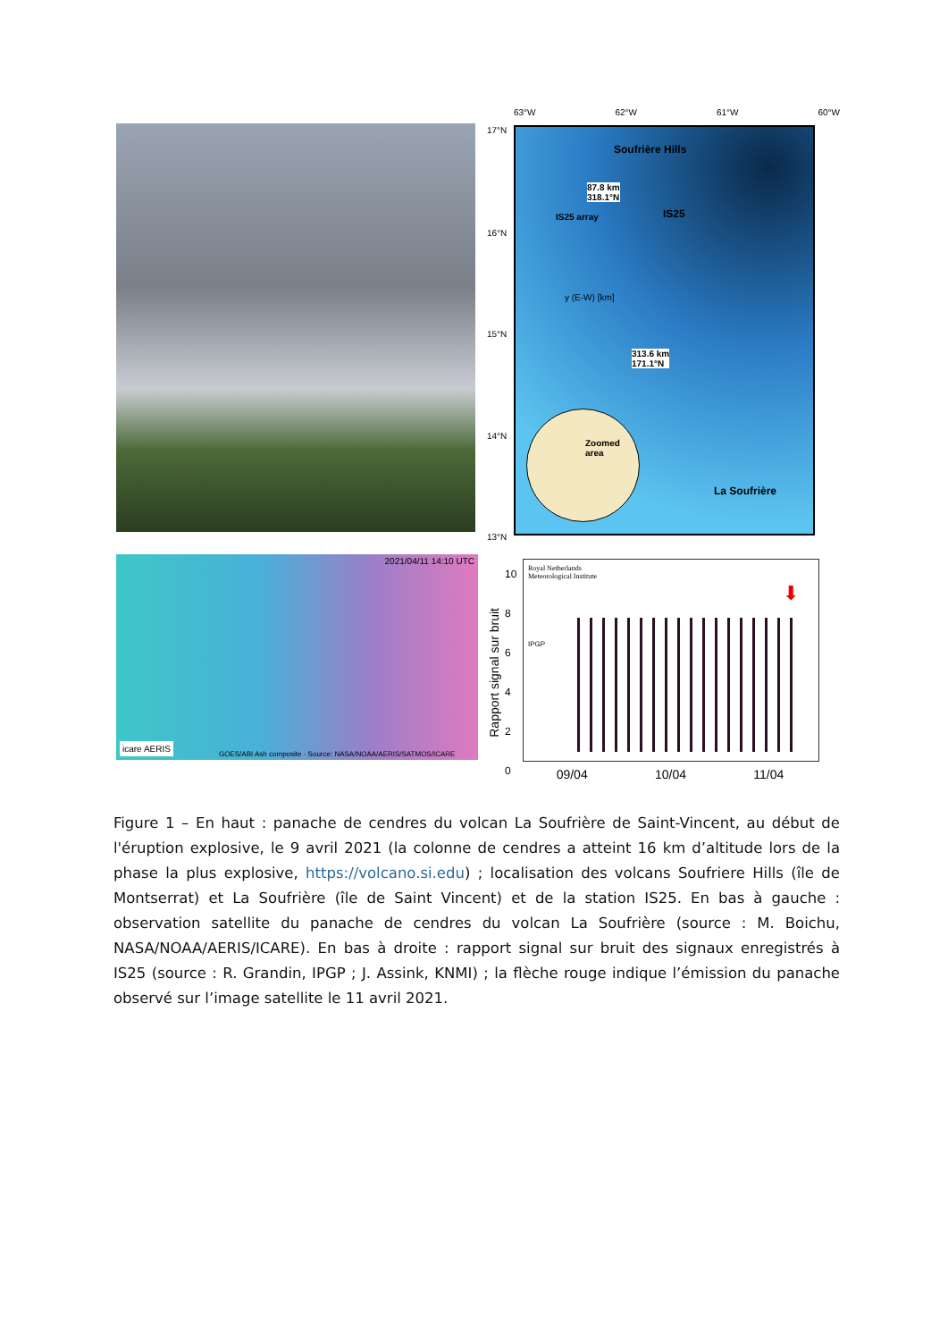63°W 62°W 61°W 60°W
Soufrière Hills
87.8 km
318.1°N
IS25
IS25 array
y (E-W) [km]
313.6 km
171.1°N
Zoomed area
La Soufrière
17°N
16°N
15°N
14°N
13°N
2021/04/11 14:10 UTC
icare AERIS
GOES/ABI Ash composite · Source: NASA/NOAA/AERIS/SATMOS/ICARE
Rapport signal sur bruit
10
8
6
4
2
0
Royal Netherlands
Meteorological Institute
IPGP
⬇
09/04 10/04 11/04
Figure 1 – En haut : panache de cendres du volcan La Soufrière de Saint-Vincent, au début de l'éruption explosive, le 9 avril 2021 (la colonne de cendres a atteint 16 km d’altitude lors de la phase la plus explosive, https://volcano.si.edu) ; localisation des volcans Soufriere Hills (île de Montserrat) et La Soufrière (île de Saint Vincent) et de la station IS25. En bas à gauche : observation satellite du panache de cendres du volcan La Soufrière (source : M. Boichu, NASA/NOAA/AERIS/ICARE). En bas à droite : rapport signal sur bruit des signaux enregistrés à IS25 (source : R. Grandin, IPGP ; J. Assink, KNMI) ; la flèche rouge indique l’émission du panache observé sur l’image satellite le 11 avril 2021.